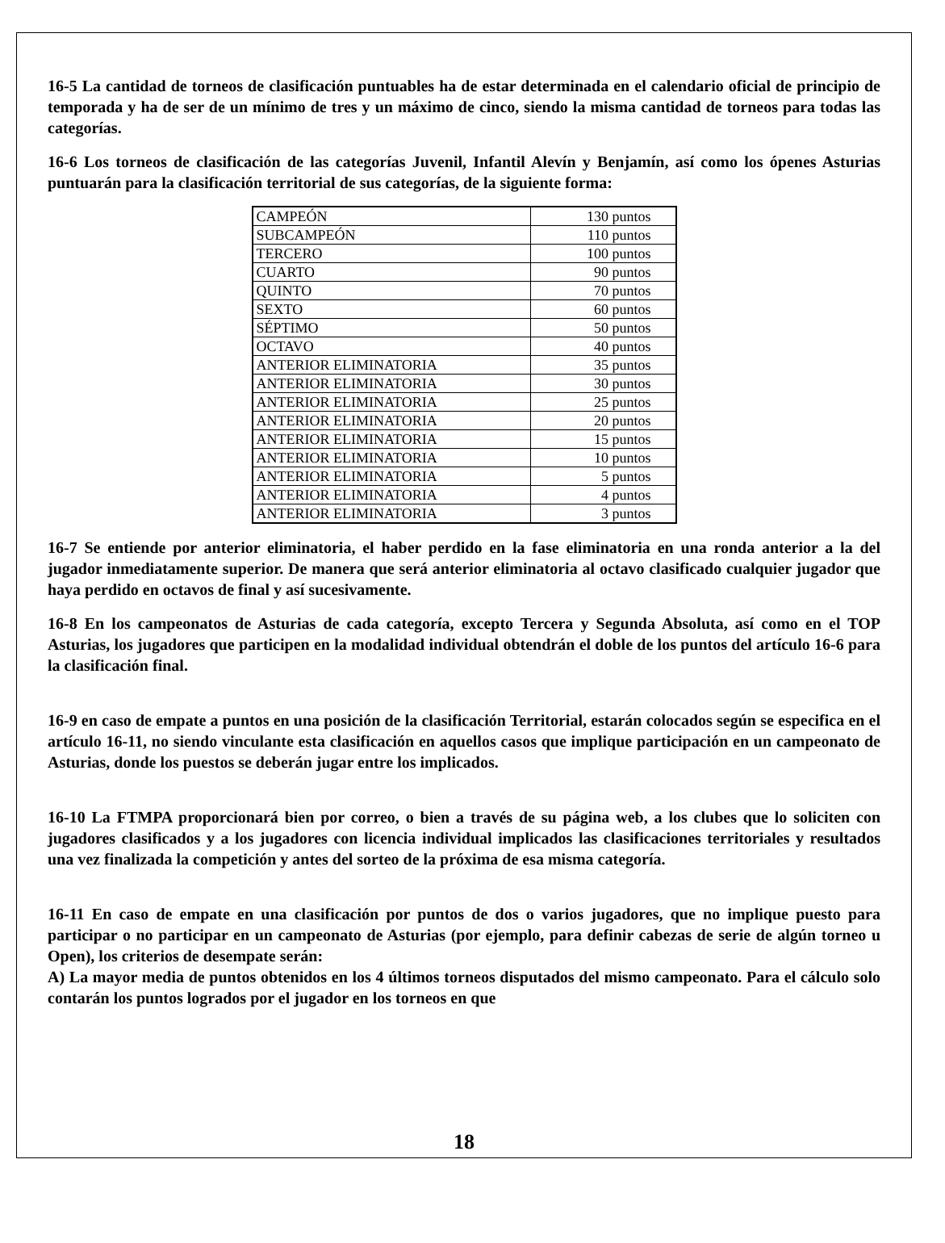16-5 La cantidad de torneos de clasificación puntuables ha de estar determinada en el calendario oficial de principio de temporada y ha de ser de un mínimo de tres y un máximo de cinco, siendo la misma cantidad de torneos para todas las categorías.
16-6 Los torneos de clasificación de las categorías Juvenil, Infantil Alevín y Benjamín, así como los ópenes Asturias puntuarán para la clasificación territorial de sus categorías, de la siguiente forma:
| CAMPEÓN | 130 puntos |
| SUBCAMPEÓN | 110 puntos |
| TERCERO | 100 puntos |
| CUARTO | 90 puntos |
| QUINTO | 70 puntos |
| SEXTO | 60 puntos |
| SÉPTIMO | 50 puntos |
| OCTAVO | 40 puntos |
| ANTERIOR ELIMINATORIA | 35 puntos |
| ANTERIOR ELIMINATORIA | 30 puntos |
| ANTERIOR ELIMINATORIA | 25 puntos |
| ANTERIOR ELIMINATORIA | 20 puntos |
| ANTERIOR ELIMINATORIA | 15 puntos |
| ANTERIOR ELIMINATORIA | 10 puntos |
| ANTERIOR ELIMINATORIA | 5 puntos |
| ANTERIOR ELIMINATORIA | 4 puntos |
| ANTERIOR ELIMINATORIA | 3 puntos |
16-7 Se entiende por anterior eliminatoria, el haber perdido en la fase eliminatoria en una ronda anterior a la del jugador inmediatamente superior. De manera que será anterior eliminatoria al octavo clasificado cualquier jugador que haya perdido en octavos de final y así sucesivamente.
16-8 En los campeonatos de Asturias de cada categoría, excepto Tercera y Segunda Absoluta, así como en el TOP Asturias, los jugadores que participen en la modalidad individual obtendrán el doble de los puntos del artículo 16-6 para la clasificación final.
16-9 en caso de empate a puntos en una posición de la clasificación Territorial, estarán colocados según se especifica en el artículo 16-11, no siendo vinculante esta clasificación en aquellos casos que implique participación en un campeonato de Asturias, donde los puestos se deberán jugar entre los implicados.
16-10 La FTMPA proporcionará bien por correo, o bien a través de su página web, a los clubes que lo soliciten con jugadores clasificados y a los jugadores con licencia individual implicados las clasificaciones territoriales y resultados una vez finalizada la competición y antes del sorteo de la próxima de esa misma categoría.
16-11 En caso de empate en una clasificación por puntos de dos o varios jugadores, que no implique puesto para participar o no participar en un campeonato de Asturias (por ejemplo, para definir cabezas de serie de algún torneo u Open), los criterios de desempate serán:
A) La mayor media de puntos obtenidos en los 4 últimos torneos disputados del mismo campeonato. Para el cálculo solo contarán los puntos logrados por el jugador en los torneos en que
18